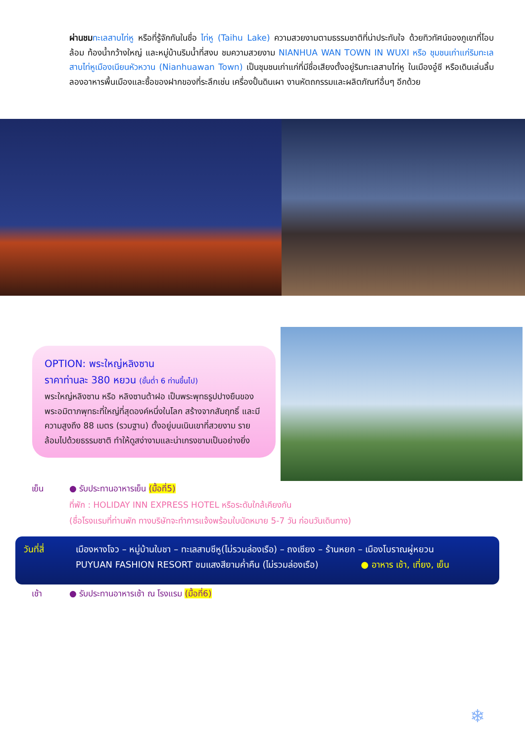ผ่านชม ทะเลสาบไท่หู หรือที่รู้จักกันในชื่อ ไท่หู (Taihu Lake) ความสวยงามตามธรรมชาติที่น่าประทับใจ ด้วยทิวทัศน์ของภูเขาที่โอบล้อม ท้องน้ำกว้างใหญ่ และหมู่บ้านริมน้ำที่สงบ ชมความสวยงาม NIANHUA WAN TOWN IN WUXI หรือ ชุมชนเก่าแก่ริมทะเลสาบไท่หูเมืองเนียนหัวหวาน (Nianhuawan Town) เป็นชุมชนเก่าแก่ที่มีชื่อเสียงตั้งอยู่ริมทะเลสาบไท่หู ในเมืองอู๋ซี หรือเดินเล่นลิ้มลองอาหารพื้นเมืองและซื้อของฝากของที่ระลึกเช่น เครื่องปั้นดินเผา งานหัตถกรรมและผลิตภัณฑ์อื่นๆ อีกด้วย
OPTION: พระใหญ่หลิงซาน
ราคาท่านละ 380 หยวน (ขั้นต่ำ 6 ท่านขึ้นไป)
พระใหญ่หลิงซาน หรือ หลิงซานต้าฝอ เป็นพระพุทธรูปปางยืนของพระอมิตาภพุทธะที่ใหญ่ที่สุดองค์หนึ่งในโลก สร้างจากสัมฤทธิ์ และมีความสูงถึง 88 เมตร (รวมฐาน) ตั้งอยู่บนเนินเขาที่สวยงาม รายล้อมไปด้วยธรรมชาติ ทำให้ดูสง่างามและน่าเกรงขามเป็นอย่างยิ่ง
เย็น ● รับประทานอาหารเย็น (มื้อที่5)
ที่พัก : HOLIDAY INN EXPRESS HOTEL หรือระดับใกล้เคียงกัน
(ชื่อโรงแรมที่ท่านพัก ทางบริษัทจะทำการแจ้งพร้อมใบนัดหมาย 5-7 วัน ก่อนวันเดินทาง)
วันที่สี่ เมืองหางโจว – หมู่บ้านใบชา – ทะเลสาบซีหู(ไม่รวมล่องเรือ) – ถงเซียง – ร้านหยก – เมืองโบราณผู่หยวน
PUYUAN FASHION RESORT ชมแสงสียามค่ำคืน (ไม่รวมล่องเรือ) ● อาหาร เช้า, เที่ยง, เย็น
เช้า ● รับประทานอาหารเช้า ณ โรงแรม (มื้อที่6)
❄